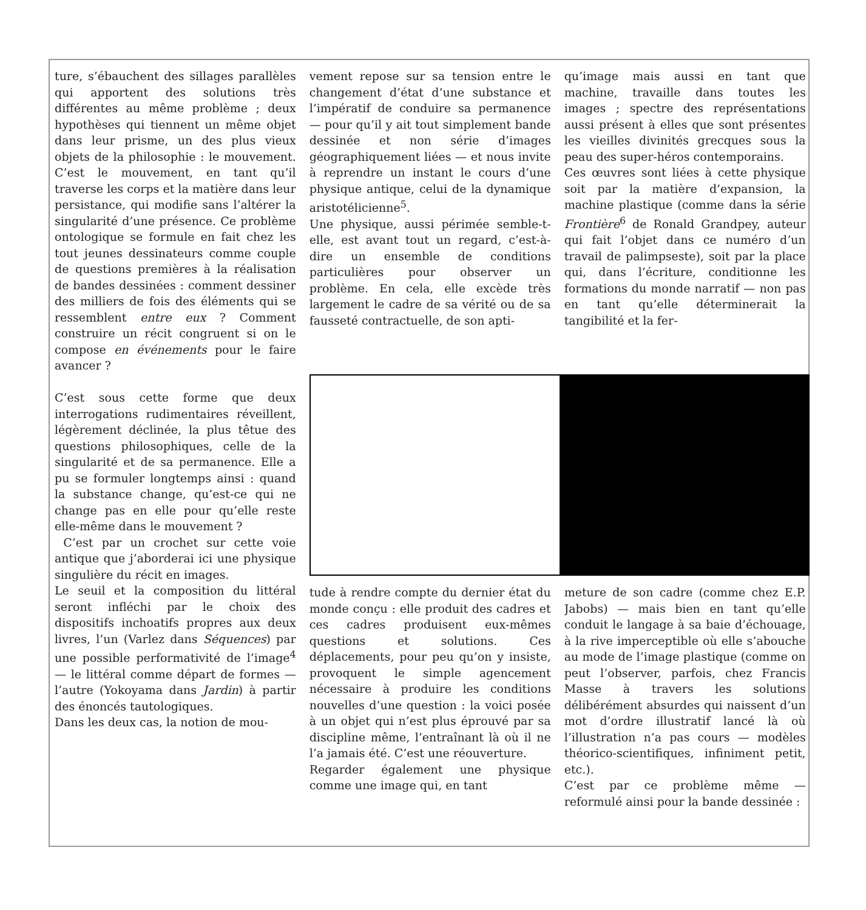ture, s’ébauchent des sillages parallèles qui apportent des solutions très différentes au même problème ; deux hypothèses qui tiennent un même objet dans leur prisme, un des plus vieux objets de la philosophie : le mouvement. C’est le mouvement, en tant qu’il traverse les corps et la matière dans leur persistance, qui modifie sans l’altérer la singularité d’une présence. Ce problème ontologique se formule en fait chez les tout jeunes dessinateurs comme couple de questions premières à la réalisation de bandes dessinées : comment dessiner des milliers de fois des éléments qui se ressemblent entre eux ? Comment construire un récit congruent si on le compose en événements pour le faire avancer ?
C’est sous cette forme que deux interrogations rudimentaires réveillent, légèrement déclinée, la plus têtue des questions philosophiques, celle de la singularité et de sa permanence. Elle a pu se formuler longtemps ainsi : quand la substance change, qu’est-ce qui ne change pas en elle pour qu’elle reste elle-même dans le mouvement ?
C’est par un crochet sur cette voie antique que j’aborderai ici une physique singulière du récit en images.
Le seuil et la composition du littéral seront infléchi par le choix des dispositifs inchoatifs propres aux deux livres, l’un (Varlez dans Séquences) par une possible performativité de l’image<sup>4</sup> — le littéral comme départ de formes — l’autre (Yokoyama dans Jardin) à partir des énoncés tautologiques.
Dans les deux cas, la notion de mou-
vement repose sur sa tension entre le changement d’état d’une substance et l’impératif de conduire sa permanence — pour qu’il y ait tout simplement bande dessinée et non série d’images géographiquement liées — et nous invite à reprendre un instant le cours d’une physique antique, celui de la dynamique aristotélicienne<sup>5</sup>.
Une physique, aussi périmée semble-t-elle, est avant tout un regard, c’est-à-dire un ensemble de conditions particulières pour observer un problème. En cela, elle excède très largement le cadre de sa vérité ou de sa fausseté contractuelle, de son apti-
qu’image mais aussi en tant que machine, travaille dans toutes les images ; spectre des représentations aussi présent à elles que sont présentes les vieilles divinités grecques sous la peau des super-héros contemporains.
Ces œuvres sont liées à cette physique soit par la matière d’expansion, la machine plastique (comme dans la série Frontière<sup>6</sup> de Ronald Grandpey, auteur qui fait l’objet dans ce numéro d’un travail de palimpseste), soit par la place qui, dans l’écriture, conditionne les formations du monde narratif — non pas en tant qu’elle déterminerait la tangibilité et la fer-
tude à rendre compte du dernier état du monde conçu : elle produit des cadres et ces cadres produisent eux-mêmes questions et solutions. Ces déplacements, pour peu qu’on y insiste, provoquent le simple agencement nécessaire à produire les conditions nouvelles d’une question : la voici posée à un objet qui n’est plus éprouvé par sa discipline même, l’entraînant là où il ne l’a jamais été. C’est une réouverture.
Regarder également une physique comme une image qui, en tant
meture de son cadre (comme chez E.P. Jabobs) — mais bien en tant qu’elle conduit le langage à sa baie d’échouage, à la rive imperceptible où elle s’abouche au mode de l’image plastique (comme on peut l’observer, parfois, chez Francis Masse à travers les solutions délibérément absurdes qui naissent d’un mot d’ordre illustratif lancé là où l’illustration n’a pas cours — modèles théorico-scientifiques, infiniment petit, etc.).
C’est par ce problème même — reformulé ainsi pour la bande dessinée :